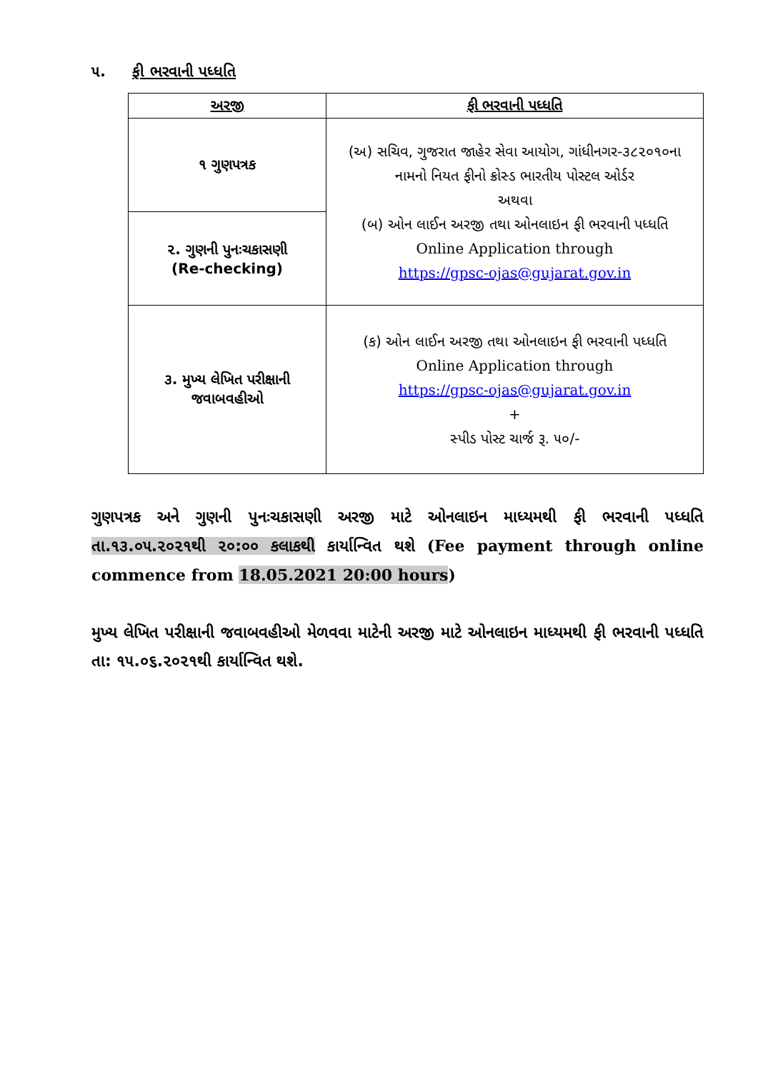૫. ફી ભરવાની પધ્ધતિ
| અરજી | ફી ભરવાની પધ્ધતિ |
| --- | --- |
| ૧ ગુણપત્રક | (અ) સચિવ, ગુજરાત જાહેર સેવા આયોગ, ગાંધીનગર-૩૮૨૦૧૦ના નામનો નિયત ફીનો ક્રોસ્ડ ભારતીય પોસ્ટલ ઓર્ડર અથવા (બ) ઓન લાઈન અરજી તથા ઓનલાઇન ફી ભરવાની પધ્ધતિ Online Application through https://gpsc-ojas@gujarat.gov.in |
| ૨. ગુણની પુનઃચકાસણી (Re-checking) | |
| ૩. મુખ્ય લેખિત પરીક્ષાની જવાબવહીઓ | (ક) ઓન લાઈન અરજી તથા ઓનલાઇન ફી ભરવાની પધ્ધતિ Online Application through https://gpsc-ojas@gujarat.gov.in + સ્પીડ પોસ્ટ ચાર્જ રૂ. ૫૦/- |
ગુણપત્રક અને ગુણની પુનઃચકાસણી અરજી માટે ઓનલાઇન માધ્યમથી ફી ભરવાની પધ્ધતિ તા.૧૩.૦૫.૨૦૨૧થી ૨૦:૦૦ કલાકથી કાર્યાન્વિત થશે (Fee payment through online commence from 18.05.2021 20:00 hours)
મુખ્ય લેખિત પરીક્ષાની જવાબવહીઓ મેળવવા માટેની અરજી માટે ઓનલાઇન માધ્યમથી ફી ભરવાની પધ્ધતિ તા: ૧૫.૦૬.૨૦૨૧થી કાર્યાન્વિત થશે.